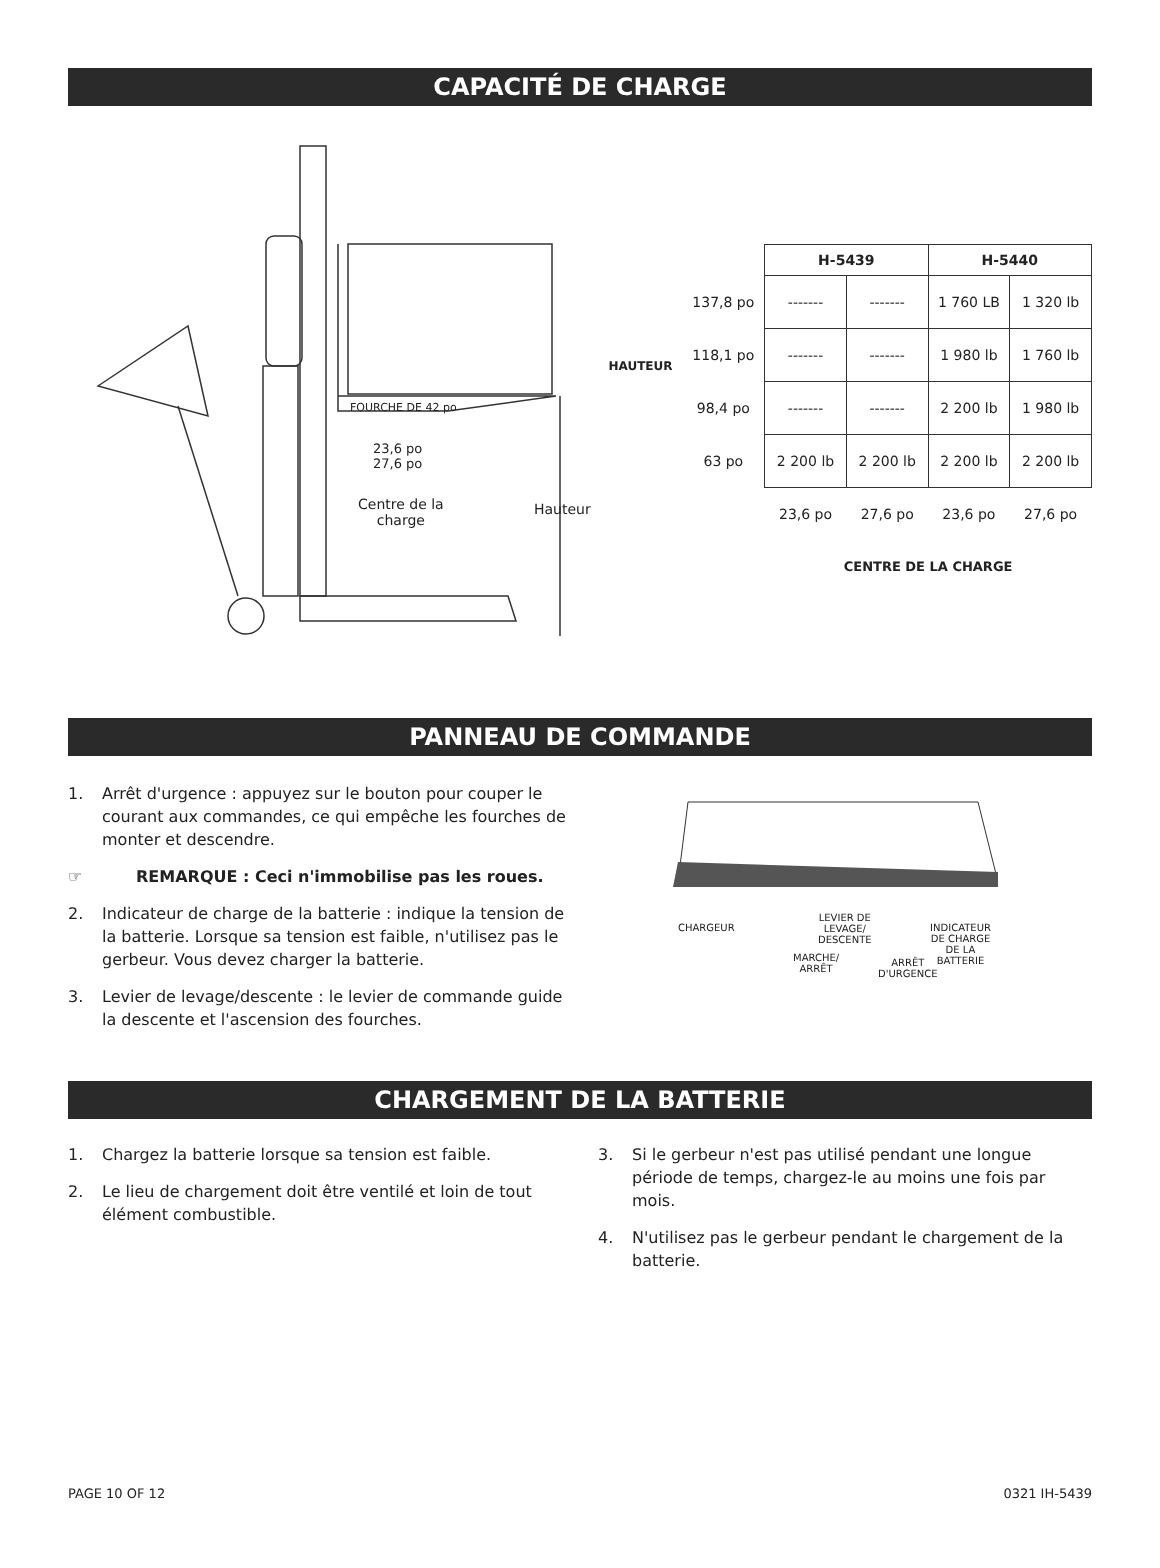CAPACITÉ DE CHARGE
FOURCHE DE 42 po
23,6 po
27,6 po
Centre de la
charge
Hauteur
| HAUTEUR | | H-5439 | | H-5440 | |
| | 137,8 po | ------- | ------- | 1 760 LB | 1 320 lb |
| | 118,1 po | ------- | ------- | 1 980 lb | 1 760 lb |
| | 98,4 po | ------- | ------- | 2 200 lb | 1 980 lb |
| | 63 po | 2 200 lb | 2 200 lb | 2 200 lb | 2 200 lb |
| | | 23,6 po | 27,6 po | 23,6 po | 27,6 po |
| | | CENTRE DE LA CHARGE | | | |
PANNEAU DE COMMANDE
1. Arrêt d'urgence : appuyez sur le bouton pour couper le courant aux commandes, ce qui empêche les fourches de monter et descendre.
☞ REMARQUE : Ceci n'immobilise pas les roues.
2. Indicateur de charge de la batterie : indique la tension de la batterie. Lorsque sa tension est faible, n'utilisez pas le gerbeur. Vous devez charger la batterie.
3. Levier de levage/descente : le levier de commande guide la descente et l'ascension des fourches.
CHARGEUR
LEVIER DE
LEVAGE/
DESCENTE
MARCHE/
ARRÊT
ARRÊT
D'URGENCE
INDICATEUR
DE CHARGE
DE LA BATTERIE
CHARGEMENT DE LA BATTERIE
1. Chargez la batterie lorsque sa tension est faible.
2. Le lieu de chargement doit être ventilé et loin de tout élément combustible.
3. Si le gerbeur n'est pas utilisé pendant une longue période de temps, chargez-le au moins une fois par mois.
4. N'utilisez pas le gerbeur pendant le chargement de la batterie.
PAGE 10 OF 12 0321 IH-5439